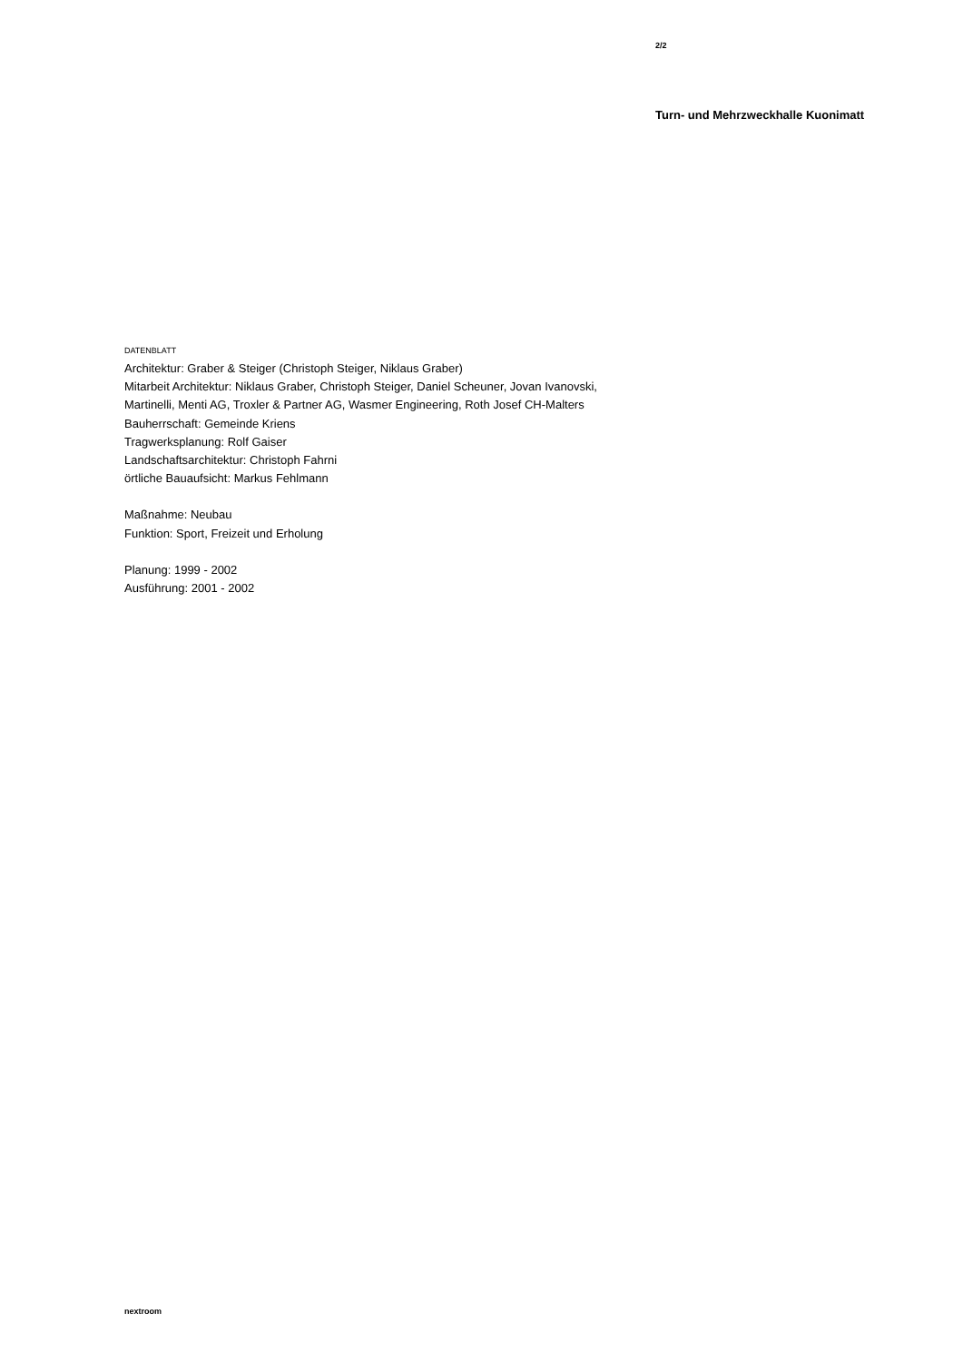2/2
Turn- und Mehrzweckhalle Kuonimatt
DATENBLATT
Architektur: Graber & Steiger (Christoph Steiger, Niklaus Graber)
Mitarbeit Architektur: Niklaus Graber, Christoph Steiger, Daniel Scheuner, Jovan Ivanovski, Martinelli, Menti AG, Troxler & Partner AG, Wasmer Engineering, Roth Josef CH-Malters
Bauherrschaft: Gemeinde Kriens
Tragwerksplanung: Rolf Gaiser
Landschaftsarchitektur: Christoph Fahrni
örtliche Bauaufsicht: Markus Fehlmann
Maßnahme: Neubau
Funktion: Sport, Freizeit und Erholung
Planung: 1999 - 2002
Ausführung: 2001 - 2002
nextroom